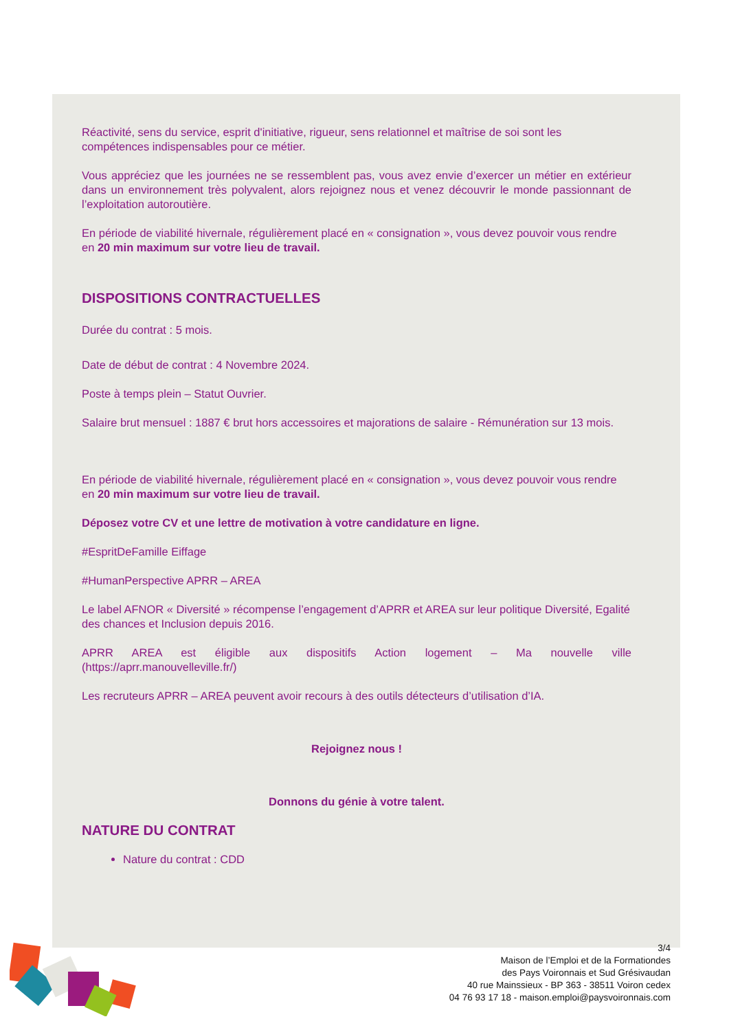Réactivité, sens du service, esprit d'initiative, rigueur, sens relationnel et maîtrise de soi sont les compétences indispensables pour ce métier.
Vous appréciez que les journées ne se ressemblent pas, vous avez envie d’exercer un métier en extérieur dans un environnement très polyvalent, alors rejoignez nous et venez découvrir le monde passionnant de l’exploitation autoroutière.
En période de viabilité hivernale, régulièrement placé en « consignation », vous devez pouvoir vous rendre en 20 min maximum sur votre lieu de travail.
DISPOSITIONS CONTRACTUELLES
Durée du contrat : 5 mois.
Date de début de contrat : 4 Novembre 2024.
Poste à temps plein – Statut Ouvrier.
Salaire brut mensuel : 1887 € brut hors accessoires et majorations de salaire - Rémunération sur 13 mois.
En période de viabilité hivernale, régulièrement placé en « consignation », vous devez pouvoir vous rendre en 20 min maximum sur votre lieu de travail.
Déposez votre CV et une lettre de motivation à votre candidature en ligne.
#EspritDeFamille Eiffage
#HumanPerspective APRR – AREA
Le label AFNOR « Diversité » récompense l’engagement d’APRR et AREA sur leur politique Diversité, Egalité des chances et Inclusion depuis 2016.
APRR AREA est éligible aux dispositifs Action logement – Ma nouvelle ville (https://aprr.manouvelleville.fr/)
Les recruteurs APRR – AREA peuvent avoir recours à des outils détecteurs d’utilisation d’IA.
Rejoignez nous !
Donnons du génie à votre talent.
NATURE DU CONTRAT
Nature du contrat : CDD
3/4
Maison de l’Emploi et de la Formationdes
des Pays Voironnais et Sud Grésivaudan
40 rue Mainssieux - BP 363 - 38511 Voiron cedex
04 76 93 17 18 - maison.emploi@paysvoironnais.com